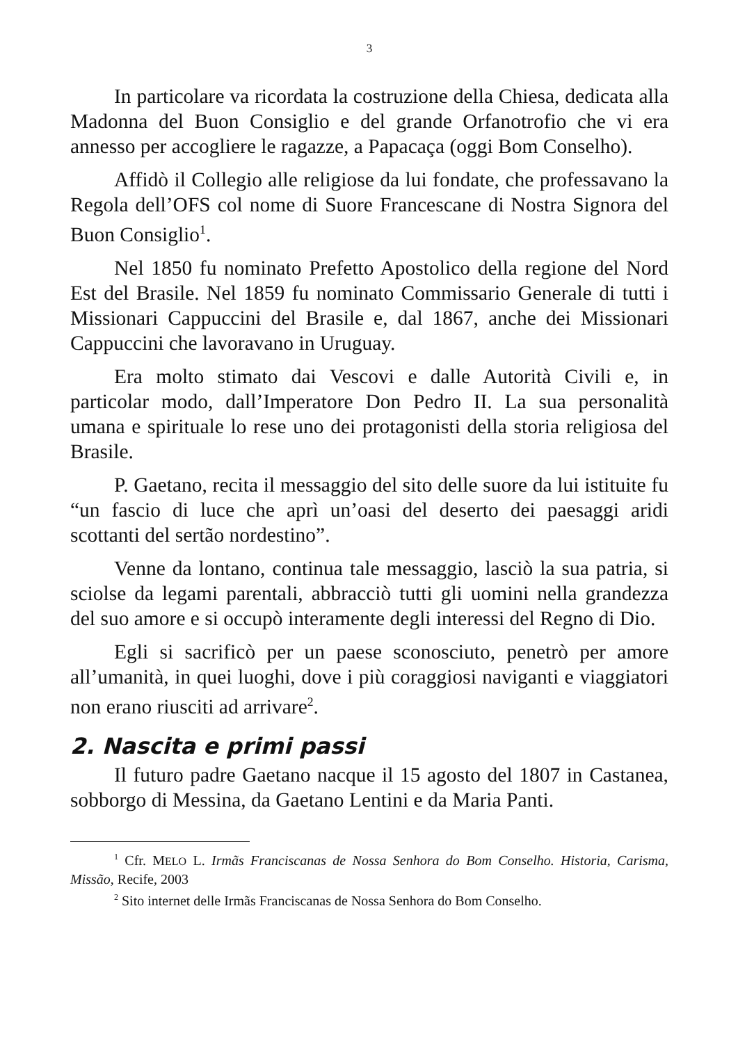3
In particolare va ricordata la costruzione della Chiesa, dedicata alla Madonna del Buon Consiglio e del grande Orfanotrofio che vi era annesso per accogliere le ragazze, a Papacaça (oggi Bom Conselho).
Affidò il Collegio alle religiose da lui fondate, che professavano la Regola dell’OFS col nome di Suore Francescane di Nostra Signora del Buon Consiglio<sup>1</sup>.
Nel 1850 fu nominato Prefetto Apostolico della regione del Nord Est del Brasile. Nel 1859 fu nominato Commissario Generale di tutti i Missionari Cappuccini del Brasile e, dal 1867, anche dei Missionari Cappuccini che lavoravano in Uruguay.
Era molto stimato dai Vescovi e dalle Autorità Civili e, in particolar modo, dall’Imperatore Don Pedro II. La sua personalità umana e spirituale lo rese uno dei protagonisti della storia religiosa del Brasile.
P. Gaetano, recita il messaggio del sito delle suore da lui istituite fu “un fascio di luce che aprì un’oasi del deserto dei paesaggi aridi scottanti del sertão nordestino”.
Venne da lontano, continua tale messaggio, lasciò la sua patria, si sciolse da legami parentali, abbracciò tutti gli uomini nella grandezza del suo amore e si occupò interamente degli interessi del Regno di Dio.
Egli si sacrificò per un paese sconosciuto, penetrò per amore all’umanità, in quei luoghi, dove i più coraggiosi naviganti e viaggiatori non erano riusciti ad arrivare<sup>2</sup>.
2. Nascita e primi passi
Il futuro padre Gaetano nacque il 15 agosto del 1807 in Castanea, sobborgo di Messina, da Gaetano Lentini e da Maria Panti.
<sup>1</sup> Cfr. MELO L. Irmãs Franciscanas de Nossa Senhora do Bom Conselho. Historia, Carisma, Missão, Recife, 2003
<sup>2</sup> Sito internet delle Irmãs Franciscanas de Nossa Senhora do Bom Conselho.